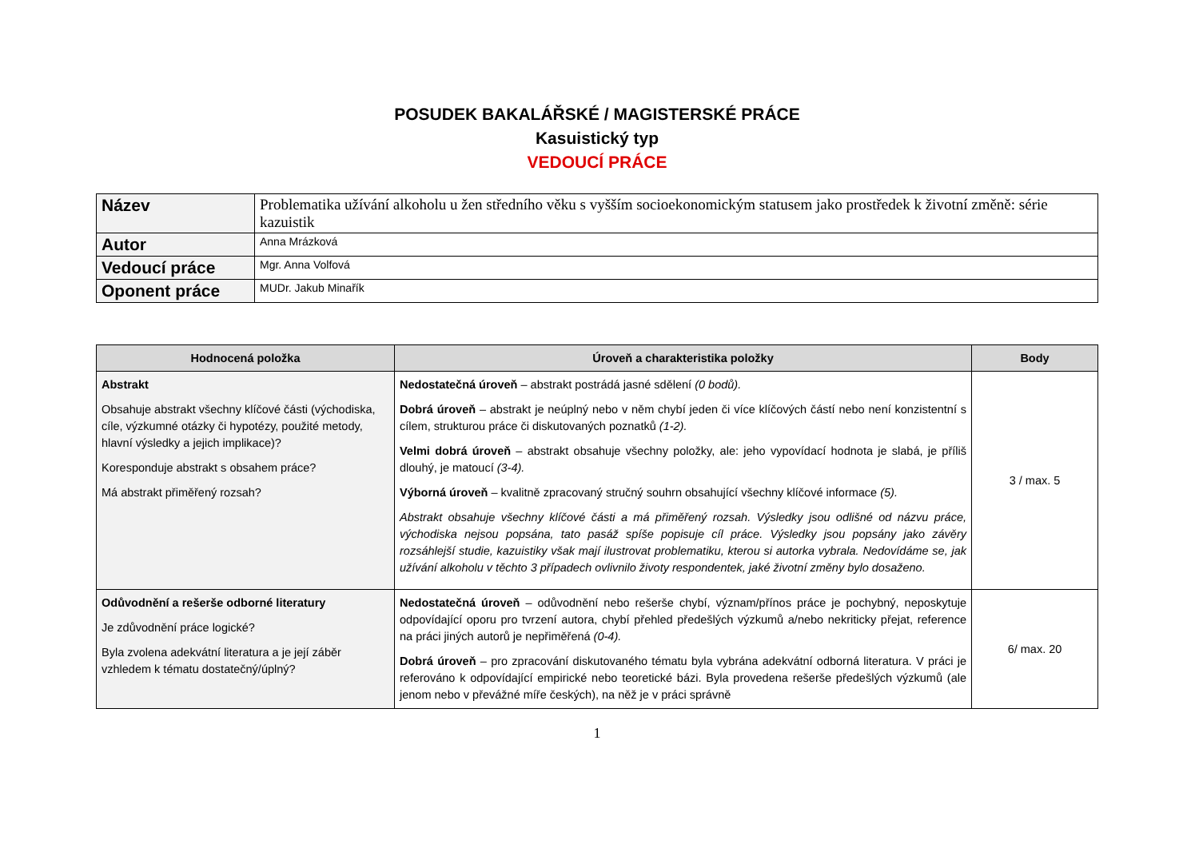POSUDEK BAKALÁŘSKÉ / MAGISTERSKÉ PRÁCE
Kasuistický typ
VEDOUCÍ PRÁCE
| Název | Problematika užívání alkoholu u žen středního věku s vyšším socioekonomickým statusem jako prostředek k životní změně: série kazuistik |
| Autor | Anna Mrázková |
| Vedoucí práce | Mgr. Anna Volfová |
| Oponent práce | MUDr. Jakub Minařík |
| Hodnocená položka | Úroveň a charakteristika položky | Body |
| --- | --- | --- |
| Abstrakt Obsahuje abstrakt všechny klíčové části (východiska, cíle, výzkumné otázky či hypotézy, použité metody, hlavní výsledky a jejich implikace)? Koresponduje abstrakt s obsahem práce? Má abstrakt přiměřený rozsah? | Nedostatečná úroveň – abstrakt postrádá jasné sdělení (0 bodů). Dobrá úroveň – abstrakt je neúplný nebo v něm chybí jeden či více klíčových částí nebo není konzistentní s cílem, strukturou práce či diskutovaných poznatků (1-2). Velmi dobrá úroveň – abstrakt obsahuje všechny položky, ale: jeho vypovídací hodnota je slabá, je příliš dlouhý, je matoucí (3-4). Výborná úroveň – kvalitně zpracovaný stručný souhrn obsahující všechny klíčové informace (5). Abstrakt obsahuje všechny klíčové části a má přiměřený rozsah. Výsledky jsou odlišné od názvu práce, východiska nejsou popsána, tato pasáž spíše popisuje cíl práce. Výsledky jsou popsány jako závěry rozsáhlejší studie, kazuistiky však mají ilustrovat problematiku, kterou si autorka vybrala. Nedovídáme se, jak užívání alkoholu v těchto 3 případech ovlivnilo životy respondentek, jaké životní změny bylo dosaženo. | 3 / max. 5 |
| Odůvodnění a rešerše odborné literatury Je zdůvodnění práce logické? Byla zvolena adekvátní literatura a je její záběr vzhledem k tématu dostatečný/úplný? | Nedostatečná úroveň – odůvodnění nebo rešerše chybí, význam/přínos práce je pochybný, neposkytuje odpovídající oporu pro tvrzení autora, chybí přehled předešlých výzkumů a/nebo nekriticky přejat, reference na práci jiných autorů je nepřiměřená (0-4). Dobrá úroveň – pro zpracování diskutovaného tématu byla vybrána adekvátní odborná literatura. V práci je referováno k odpovídající empirické nebo teoretické bázi. Byla provedena rešerše předešlých výzkumů (ale jenom nebo v převážné míře českých), na něž je v práci správně | 6/ max. 20 |
1